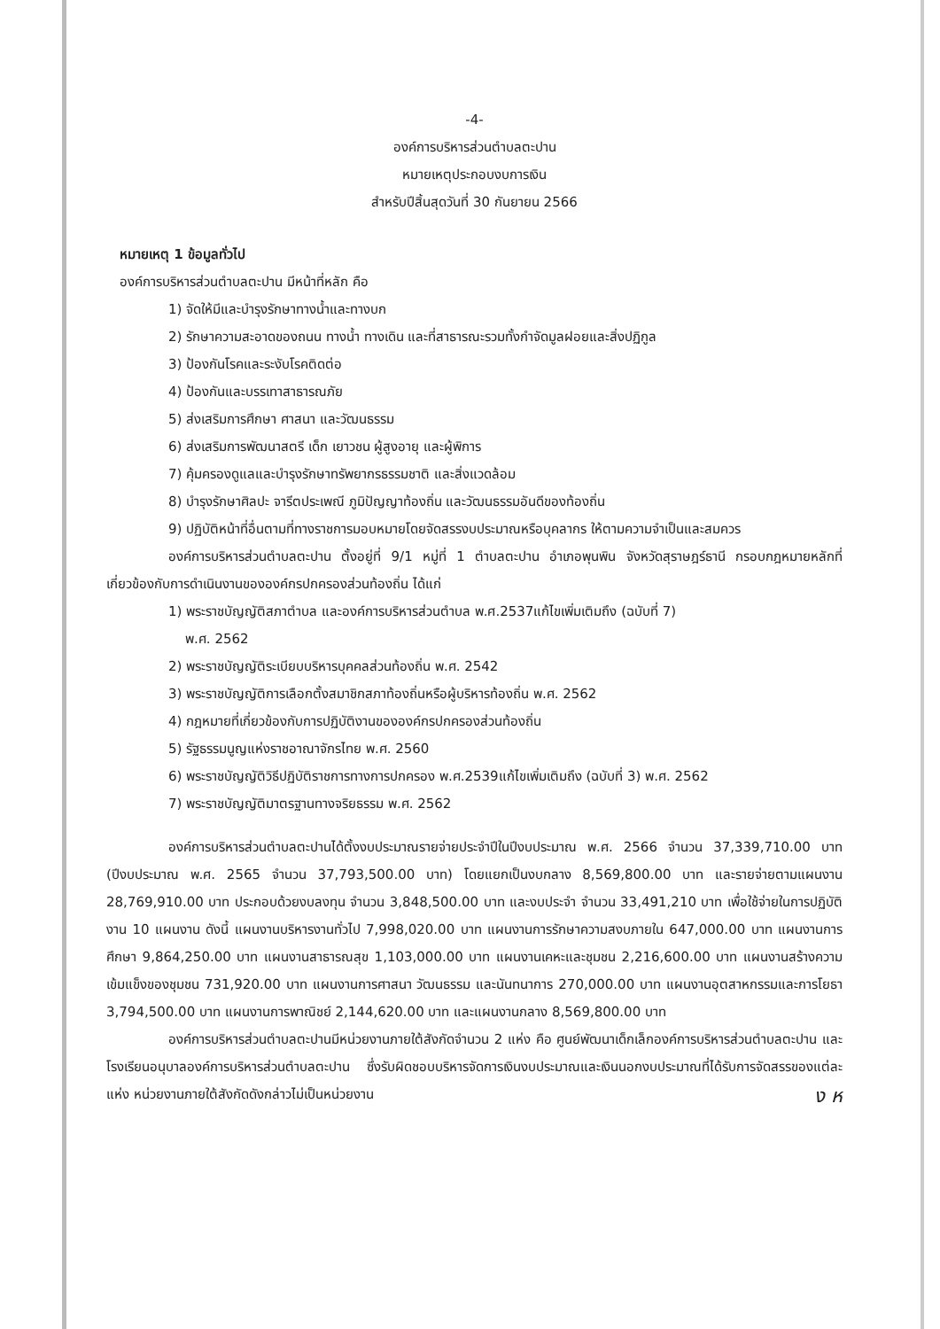-4-
องค์การบริหารส่วนตำบลตะปาน
หมายเหตุประกอบงบการเงิน
สำหรับปีสิ้นสุดวันที่ 30 กันยายน 2566
หมายเหตุ 1 ข้อมูลทั่วไป
องค์การบริหารส่วนตำบลตะปาน มีหน้าที่หลัก คือ
1) จัดให้มีและบำรุงรักษาทางน้ำและทางบก
2) รักษาความสะอาดของถนน ทางน้ำ ทางเดิน และที่สาธารณะรวมทั้งกำจัดมูลฝอยและสิ่งปฏิกูล
3) ป้องกันโรคและระงับโรคติดต่อ
4) ป้องกันและบรรเทาสาธารณภัย
5) ส่งเสริมการศึกษา ศาสนา และวัฒนธรรม
6) ส่งเสริมการพัฒนาสตรี เด็ก เยาวชน ผู้สูงอายุ และผู้พิการ
7) คุ้มครองดูแลและบำรุงรักษาทรัพยากรธรรมชาติ และสิ่งแวดล้อม
8) บำรุงรักษาศิลปะ จารีตประเพณี ภูมิปัญญาท้องถิ่น และวัฒนธรรมอันดีของท้องถิ่น
9) ปฏิบัติหน้าที่อื่นตามที่ทางราชการมอบหมายโดยจัดสรรงบประมาณหรือบุคลากร ให้ตามความจำเป็นและสมควร
องค์การบริหารส่วนตำบลตะปาน ตั้งอยู่ที่ 9/1 หมู่ที่ 1 ตำบลตะปาน อำเภอพุนพิน จังหวัดสุราษฎร์ธานี กรอบกฎหมายหลักที่เกี่ยวข้องกับการดำเนินงานขององค์กรปกครองส่วนท้องถิ่น ได้แก่
1) พระราชบัญญัติสภาตำบล และองค์การบริหารส่วนตำบล พ.ศ.2537แก้ไขเพิ่มเติมถึง (ฉบับที่ 7)
พ.ศ. 2562
2) พระราชบัญญัติระเบียบบริหารบุคคลส่วนท้องถิ่น พ.ศ. 2542
3) พระราชบัญญัติการเลือกตั้งสมาชิกสภาท้องถิ่นหรือผู้บริหารท้องถิ่น พ.ศ. 2562
4) กฎหมายที่เกี่ยวข้องกับการปฏิบัติงานขององค์กรปกครองส่วนท้องถิ่น
5) รัฐธรรมนูญแห่งราชอาณาจักรไทย พ.ศ. 2560
6) พระราชบัญญัติวิธีปฏิบัติราชการทางการปกครอง พ.ศ.2539แก้ไขเพิ่มเติมถึง (ฉบับที่ 3) พ.ศ. 2562
7) พระราชบัญญัติมาตรฐานทางจริยธรรม พ.ศ. 2562
องค์การบริหารส่วนตำบลตะปานได้ตั้งงบประมาณรายจ่ายประจำปีในปีงบประมาณ พ.ศ. 2566 จำนวน 37,339,710.00 บาท (ปีงบประมาณ พ.ศ. 2565 จำนวน 37,793,500.00 บาท) โดยแยกเป็นงบกลาง 8,569,800.00 บาท และรายจ่ายตามแผนงาน 28,769,910.00 บาท ประกอบด้วยงบลงทุน จำนวน 3,848,500.00 บาท และงบประจำ จำนวน 33,491,210 บาท เพื่อใช้จ่ายในการปฏิบัติงาน 10 แผนงาน ดังนี้ แผนงานบริหารงานทั่วไป 7,998,020.00 บาท แผนงานการรักษาความสงบภายใน 647,000.00 บาท แผนงานการศึกษา 9,864,250.00 บาท แผนงานสาธารณสุข 1,103,000.00 บาท แผนงานเคหะและชุมชน 2,216,600.00 บาท แผนงานสร้างความเข้มแข็งของชุมชน 731,920.00 บาท แผนงานการศาสนา วัฒนธรรม และนันทนาการ 270,000.00 บาท แผนงานอุตสาหกรรมและการโยธา 3,794,500.00 บาท แผนงานการพาณิชย์ 2,144,620.00 บาท และแผนงานกลาง 8,569,800.00 บาท
องค์การบริหารส่วนตำบลตะปานมีหน่วยงานภายใต้สังกัดจำนวน 2 แห่ง คือ ศูนย์พัฒนาเด็กเล็กองค์การบริหารส่วนตำบลตะปาน และโรงเรียนอนุบาลองค์การบริหารส่วนตำบลตะปาน ซึ่งรับผิดชอบบริหารจัดการเงินงบประมาณและเงินนอกงบประมาณที่ได้รับการจัดสรรของแต่ละแห่ง หน่วยงานภายใต้สังกัดดังกล่าวไม่เป็นหน่วยงาน
ง ห